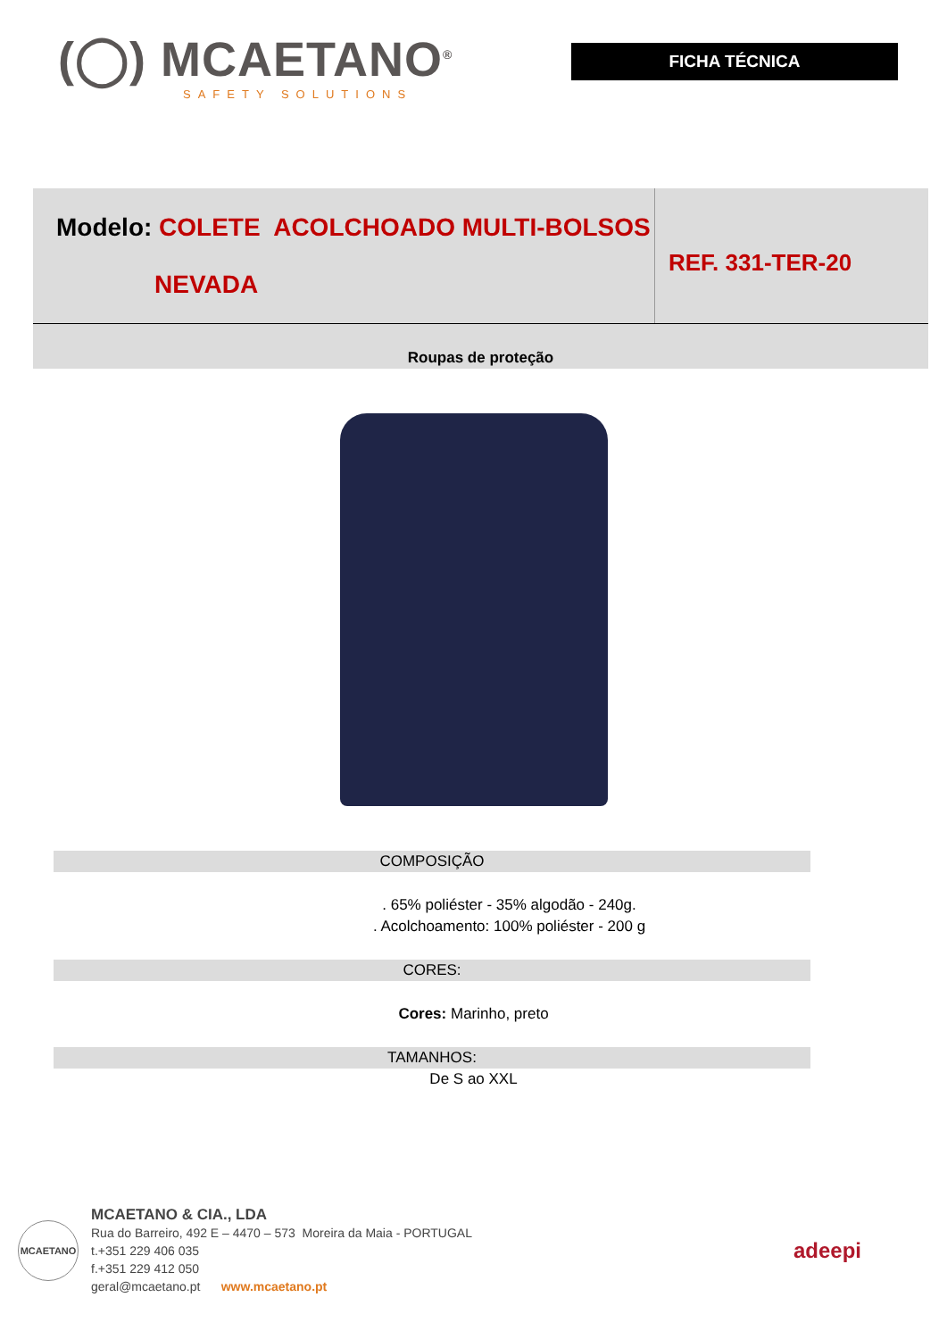(◯) MCAETANO<sup>®</sup>
SAFETY SOLUTIONS
FICHA TÉCNICA
Modelo: COLETE ACOLCHOADO MULTI-BOLSOS
NEVADA
REF. 331-TER-20
Roupas de proteção
COMPOSIÇÃO
. 65% poliéster - 35% algodão - 240g.
. Acolchoamento: 100% poliéster - 200 g
CORES:
Cores: Marinho, preto
TAMANHOS:
De S ao XXL
MCAETANO
MCAETANO & CIA., LDA
Rua do Barreiro, 492 E – 4470 – 573 Moreira da Maia - PORTUGAL
t.+351 229 406 035
f.+351 229 412 050
geral@mcaetano.pt www.mcaetano.pt
adeepi